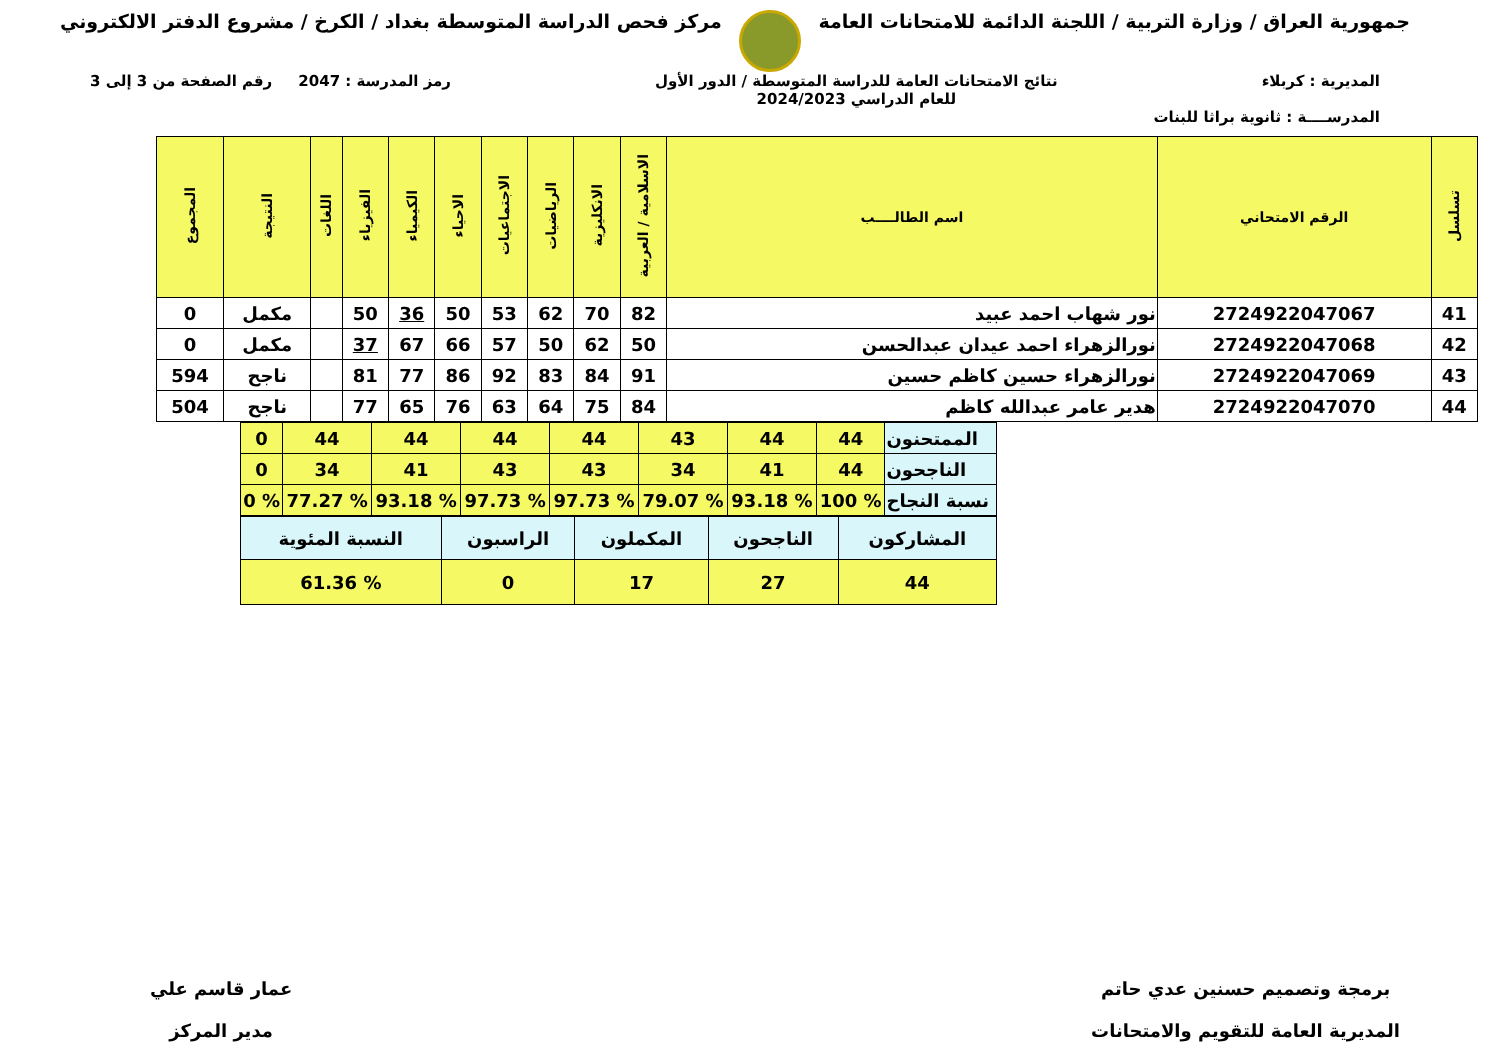جمهورية العراق / وزارة التربية / اللجنة الدائمة للامتحانات العامة
مركز فحص الدراسة المتوسطة بغداد / الكرخ / مشروع الدفتر الالكتروني
المديرية : كربلاء نتائج الامتحانات العامة للدراسة المتوسطة / الدور الأول
للعام الدراسي 2024/2023
رمز المدرسة : 2047 رقم الصفحة من 3 إلى 3
المدرســــة : ثانوية براثا للبنات
| تسلسل | الرقم الامتحاني | اسم الطالــــب | الاسلامية / العربية | الانكليزية | الرياضيات | الاجتماعيات | الاحياء | الكيمياء | الفيزياء | اللغات | النتيجة | المجموع |
| --- | --- | --- | --- | --- | --- | --- | --- | --- | --- | --- | --- | --- |
| 41 | 2724922047067 | نور شهاب احمد عبيد | 82 | 70 | 62 | 53 | 50 | 36 | 50 | | مكمل | 0 |
| 42 | 2724922047068 | نورالزهراء احمد عيدان عبدالحسن | 50 | 62 | 50 | 57 | 66 | 67 | 37 | | مكمل | 0 |
| 43 | 2724922047069 | نورالزهراء حسين كاظم حسين | 91 | 84 | 83 | 92 | 86 | 77 | 81 | | ناجح | 594 |
| 44 | 2724922047070 | هدير عامر عبدالله كاظم | 84 | 75 | 64 | 63 | 76 | 65 | 77 | | ناجح | 504 |
| الممتحنون | 44 | 44 | 43 | 44 | 44 | 44 | 44 | 0 |
| الناجحون | 44 | 41 | 34 | 43 | 43 | 41 | 34 | 0 |
| نسبة النجاح | % 100 | % 93.18 | % 79.07 | % 97.73 | % 97.73 | % 93.18 | % 77.27 | % 0 |
| المشاركون | الناجحون | المكملون | الراسبون | النسبة المئوية |
| 44 | 27 | 17 | 0 | % 61.36 |
برمجة وتصميم حسنين عدي حاتم
المديرية العامة للتقويم والامتحانات
عمار قاسم علي
مدير المركز